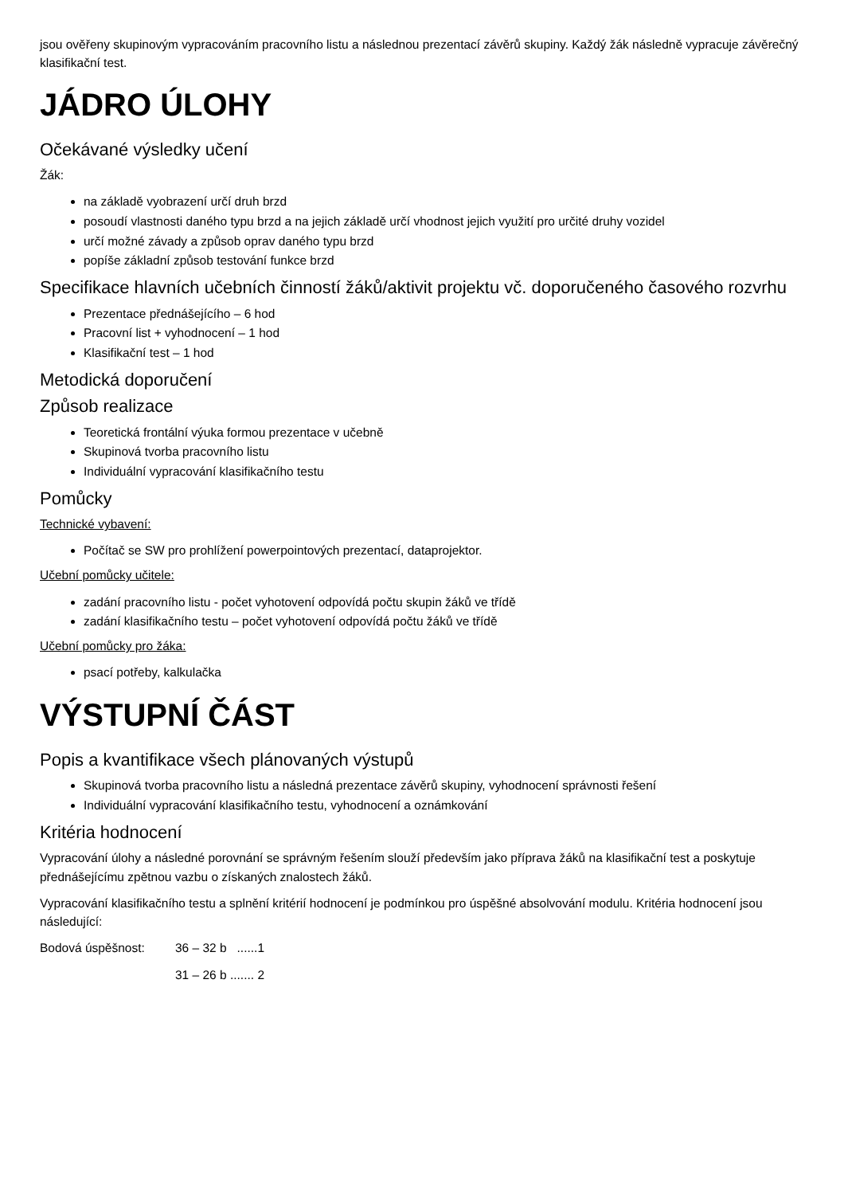jsou ověřeny skupinovým vypracováním pracovního listu a následnou prezentací závěrů skupiny. Každý žák následně vypracuje závěrečný klasifikační test.
JÁDRO ÚLOHY
Očekávané výsledky učení
Žák:
na základě vyobrazení určí druh brzd
posoudí vlastnosti daného typu brzd a na jejich základě určí vhodnost jejich využití pro určité druhy vozidel
určí možné závady a způsob oprav daného typu brzd
popíše základní způsob testování funkce brzd
Specifikace hlavních učebních činností žáků/aktivit projektu vč. doporučeného časového rozvrhu
Prezentace přednášejícího – 6 hod
Pracovní list + vyhodnocení – 1 hod
Klasifikační test – 1 hod
Metodická doporučení
Způsob realizace
Teoretická frontální výuka formou prezentace v učebně
Skupinová tvorba pracovního listu
Individuální vypracování klasifikačního testu
Pomůcky
Technické vybavení:
Počítač se SW pro prohlížení powerpointových prezentací, dataprojektor.
Učební pomůcky učitele:
zadání pracovního listu - počet vyhotovení odpovídá počtu skupin žáků ve třídě
zadání klasifikačního testu – počet vyhotovení odpovídá počtu žáků ve třídě
Učební pomůcky pro žáka:
psací potřeby, kalkulačka
VÝSTUPNÍ ČÁST
Popis a kvantifikace všech plánovaných výstupů
Skupinová tvorba pracovního listu a následná prezentace závěrů skupiny, vyhodnocení správnosti řešení
Individuální vypracování klasifikačního testu, vyhodnocení a oznámkování
Kritéria hodnocení
Vypracování úlohy a následné porovnání se správným řešením slouží především jako příprava žáků na klasifikační test a poskytuje přednášejícímu zpětnou vazbu o získaných znalostech žáků.
Vypracování klasifikačního testu a splnění kritérií hodnocení je podmínkou pro úspěšné absolvování modulu. Kritéria hodnocení jsou následující:
Bodová úspěšnost: 36 – 32 b ......1
31 – 26 b ....... 2